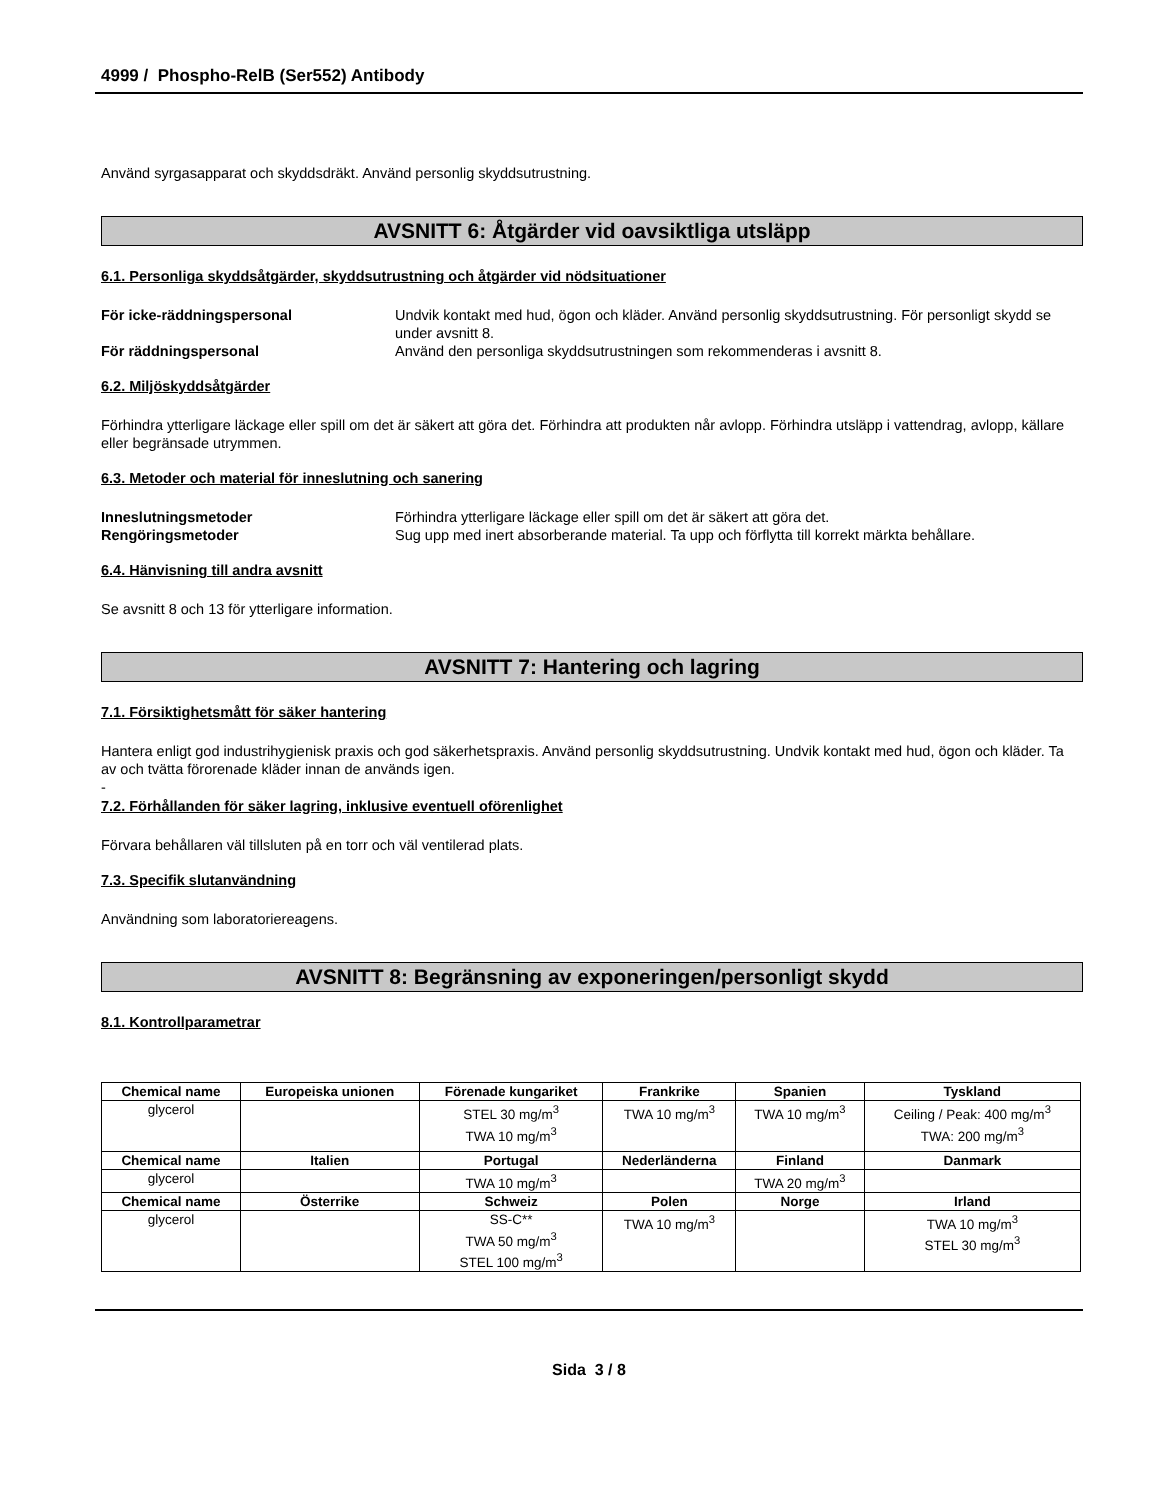4999 / Phospho-RelB (Ser552) Antibody
Använd syrgasapparat och skyddsdräkt. Använd personlig skyddsutrustning.
AVSNITT 6: Åtgärder vid oavsiktliga utsläpp
6.1. Personliga skyddsåtgärder, skyddsutrustning och åtgärder vid nödsituationer
För icke-räddningspersonal Undvik kontakt med hud, ögon och kläder. Använd personlig skyddsutrustning. För personligt skydd se under avsnitt 8. För räddningspersonal Använd den personliga skyddsutrustningen som rekommenderas i avsnitt 8.
6.2. Miljöskyddsåtgärder
Förhindra ytterligare läckage eller spill om det är säkert att göra det. Förhindra att produkten når avlopp. Förhindra utsläpp i vattendrag, avlopp, källare eller begränsade utrymmen.
6.3. Metoder och material för inneslutning och sanering
Inneslutningsmetoder Förhindra ytterligare läckage eller spill om det är säkert att göra det. Rengöringsmetoder Sug upp med inert absorberande material. Ta upp och förflytta till korrekt märkta behållare.
6.4. Hänvisning till andra avsnitt
Se avsnitt 8 och 13 för ytterligare information.
AVSNITT 7: Hantering och lagring
7.1. Försiktighetsmått för säker hantering
Hantera enligt god industrihygienisk praxis och god säkerhetspraxis. Använd personlig skyddsutrustning. Undvik kontakt med hud, ögon och kläder. Ta av och tvätta förorenade kläder innan de används igen.
-
7.2. Förhållanden för säker lagring, inklusive eventuell oförenlighet
Förvara behållaren väl tillsluten på en torr och väl ventilerad plats.
7.3. Specifik slutanvändning
Användning som laboratoriereagens.
AVSNITT 8: Begränsning av exponeringen/personligt skydd
8.1. Kontrollparametrar
| Chemical name | Europeiska unionen | Förenade kungariket | Frankrike | Spanien | Tyskland |
| --- | --- | --- | --- | --- | --- |
| glycerol | | STEL 30 mg/m<sup>3</sup> TWA 10 mg/m<sup>3</sup> | TWA 10 mg/m<sup>3</sup> | TWA 10 mg/m<sup>3</sup> | Ceiling / Peak: 400 mg/m<sup>3</sup> TWA: 200 mg/m<sup>3</sup> |
| Chemical name | Italien | Portugal | Nederländerna | Finland | Danmark |
| glycerol | | TWA 10 mg/m<sup>3</sup> | | TWA 20 mg/m<sup>3</sup> | |
| Chemical name | Österrike | Schweiz | Polen | Norge | Irland |
| glycerol | | SS-C** TWA 50 mg/m<sup>3</sup> STEL 100 mg/m<sup>3</sup> | TWA 10 mg/m<sup>3</sup> | | TWA 10 mg/m<sup>3</sup> STEL 30 mg/m<sup>3</sup> |
Sida 3 / 8